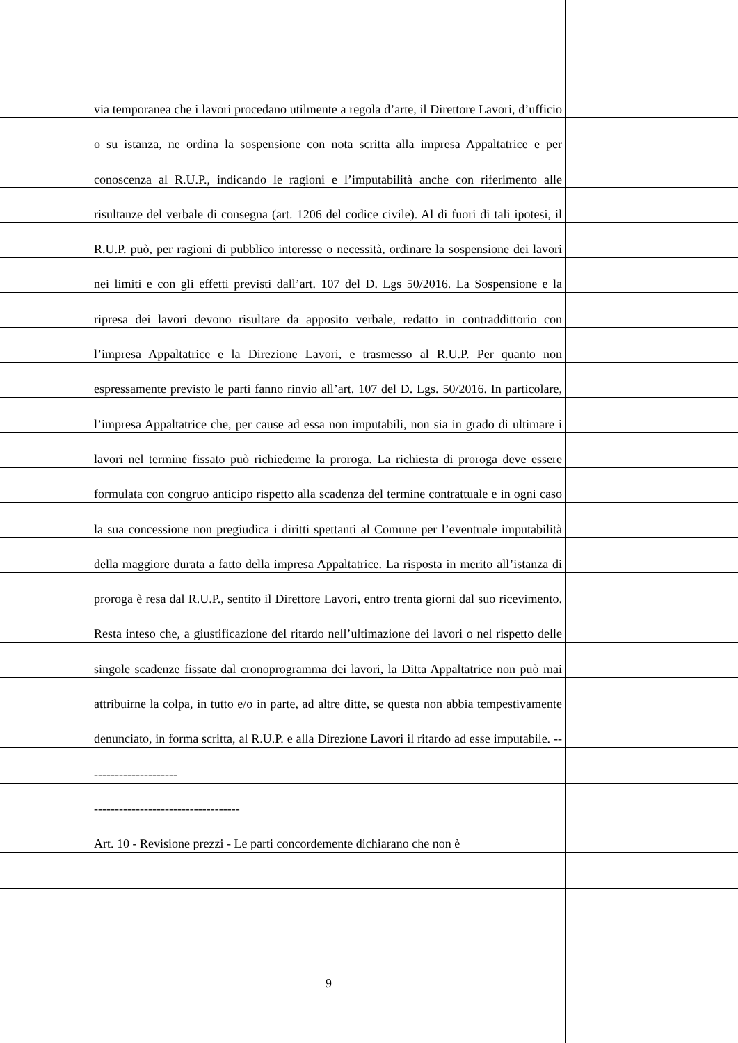via temporanea che i lavori procedano utilmente a regola d’arte, il Direttore Lavori, d’ufficio o su istanza, ne ordina la sospensione con nota scritta alla impresa Appaltatrice e per conoscenza al R.U.P., indicando le ragioni e l’imputabilità anche con riferimento alle risultanze del verbale di consegna (art. 1206 del codice civile). Al di fuori di tali ipotesi, il R.U.P. può, per ragioni di pubblico interesse o necessità, ordinare la sospensione dei lavori nei limiti e con gli effetti previsti dall’art. 107 del D. Lgs 50/2016. La Sospensione e la ripresa dei lavori devono risultare da apposito verbale, redatto in contraddittorio con l’impresa Appaltatrice e la Direzione Lavori, e trasmesso al R.U.P. Per quanto non espressamente previsto le parti fanno rinvio all’art. 107 del D. Lgs. 50/2016. In particolare, l’impresa Appaltatrice che, per cause ad essa non imputabili, non sia in grado di ultimare i lavori nel termine fissato può richiederne la proroga. La richiesta di proroga deve essere formulata con congruo anticipo rispetto alla scadenza del termine contrattuale e in ogni caso la sua concessione non pregiudica i diritti spettanti al Comune per l’eventuale imputabilità della maggiore durata a fatto della impresa Appaltatrice. La risposta in merito all’istanza di proroga è resa dal R.U.P., sentito il Direttore Lavori, entro trenta giorni dal suo ricevimento. Resta inteso che, a giustificazione del ritardo nell’ultimazione dei lavori o nel rispetto delle singole scadenze fissate dal cronoprogramma dei lavori, la Ditta Appaltatrice non può mai attribuirne la colpa, in tutto e/o in parte, ad altre ditte, se questa non abbia tempestivamente denunciato, in forma scritta, al R.U.P. e alla Direzione Lavori il ritardo ad esse imputabile. ----------------------
-----------------------------------
Art. 10 - Revisione prezzi - Le parti concordemente dichiarano che non è
9